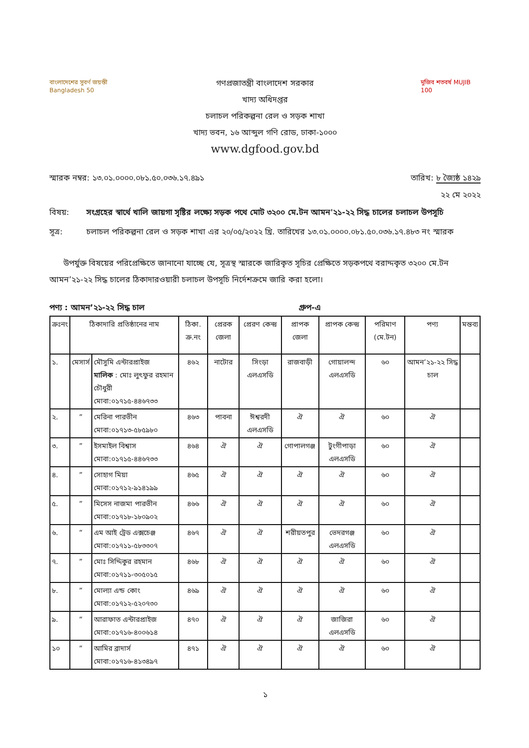বাংলাদেশের সুবর্ণ জয়ন্তী Bangladesh 50
গণপ্রজাতন্ত্রী বাংলাদেশ সরকার
খাদ্য অধিদপ্তর
চলাচল পরিকল্পনা রেল ও সড়ক শাখা
খাদ্য ভবন, ১৬ আব্দুল গণি রোড, ঢাকা-১০০০
www.dgfood.gov.bd
মুজিব শতবর্ষ MUJIB 100
স্মারক নম্বর: ১৩.০১.০০০০.০৮১.৫০.০৩৬.১৭.৪৯১
তারিখ: ৮ জ্যৈষ্ঠ ১৪২৯
২২ মে ২০২২
বিষয়: সংগ্রহের স্বার্থে খালি জায়গা সৃষ্টির লক্ষ্যে সড়ক পথে মোট ৩২০০ মে.টন আমন'২১-২২ সিদ্ধ চালের চলাচল উপসূচি
সূত্র: চলাচল পরিকল্পনা রেল ও সড়ক শাখা এর ২০/০৫/২০২২ খ্রি. তারিখের ১৩.০১.০০০০.০৮১.৫০.০৩৬.১৭.৪৮৩ নং স্মারক
উপর্যুক্ত বিষয়ের পরিপ্রেক্ষিতে জানানো যাচ্ছে যে, সূত্রস্থ স্মারকে জারিকৃত সূচির প্রেক্ষিতে সড়কপথে বরাদ্দকৃত ৩২০০ মে.টন আমন’২১-২২ সিদ্ধ চালের ঠিকাদারওয়ারী চলাচল উপসূচি নির্দেশক্রমে জারি করা হলো।
পণ্য : আমন’২১-২২ সিদ্ধ চাল গ্রুপ-এ
| ক্রঃনং | ঠিকাদারি প্রতিষ্ঠানের নাম | | ঠিকা. ক্র.নং | প্রেরক জেলা | প্রেরণ কেন্দ্র | প্রাপক জেলা | প্রাপক কেন্দ্র | পরিমাণ (মে.টন) | পণ্য | মন্তব্য |
| --- | --- | --- | --- | --- | --- | --- | --- | --- | --- | --- |
| ১. | মেসার্স | মৌসুমি এন্টারপ্রাইজ মালিক : মোঃ লুৎফুর রহমান চৌধুরী মোবা:০১৭১৫-৪৪৬৭৩৩ | ৪৬২ | নাটোর | সিংড়া এলএসডি | রাজবাড়ী | গোয়ালন্দ এলএসডি | ৬০ | আমন’২১-২২ সিদ্ধ চাল | |
| ২. | ” | মেরিনা পারভীন মোবা:০১৭১৩-৫৮৫৯৮০ | ৪৬৩ | পাবনা | ঈশ্বরদী এলএসডি | ঐ | ঐ | ৬০ | ঐ | |
| ৩. | ” | ইসমাইল বিশ্বাস মোবা:০১৭১৫-৪৪৬৭৩৩ | ৪৬৪ | ঐ | ঐ | গোপালগঞ্জ | টুংগীপাড়া এলএসডি | ৬০ | ঐ | |
| ৪. | ” | সোহাগ মিয়া মোবা:০১৭১২-৯১৪১৯৯ | ৪৬৫ | ঐ | ঐ | ঐ | ঐ | ৬০ | ঐ | |
| ৫. | ” | মিসেস নাজমা পারভীন মোবা:০১৭১৮-১৮০৯০২ | ৪৬৬ | ঐ | ঐ | ঐ | ঐ | ৬০ | ঐ | |
| ৬. | ” | এম আই ট্রেড এক্সচেঞ্জ মোবা:০১৭১১-৫৮৩৩০৭ | ৪৬৭ | ঐ | ঐ | শরীয়তপুর | ভেদরগঞ্জ এলএসডি | ৬০ | ঐ | |
| ৭. | ” | মোঃ সিদ্দিকুর রহমান মোবা:০১৭১১-৩০৫০১৫ | ৪৬৮ | ঐ | ঐ | ঐ | ঐ | ৬০ | ঐ | |
| ৮. | ” | মোল্যা এন্ড কোং মোবা:০১৭১২-৫২০৭৩০ | ৪৬৯ | ঐ | ঐ | ঐ | ঐ | ৬০ | ঐ | |
| ৯. | ” | আরাফাত এন্টারপ্রাইজ মোবা:০১৭১৬-৪০০৬১৪ | ৪৭০ | ঐ | ঐ | ঐ | জাজিরা এলএসডি | ৬০ | ঐ | |
| ১০ | ” | আমির ব্রাদার্স মোবা:০১৭১৬-৪১৩৪৯৭ | ৪৭১ | ঐ | ঐ | ঐ | ঐ | ৬০ | ঐ | |
১